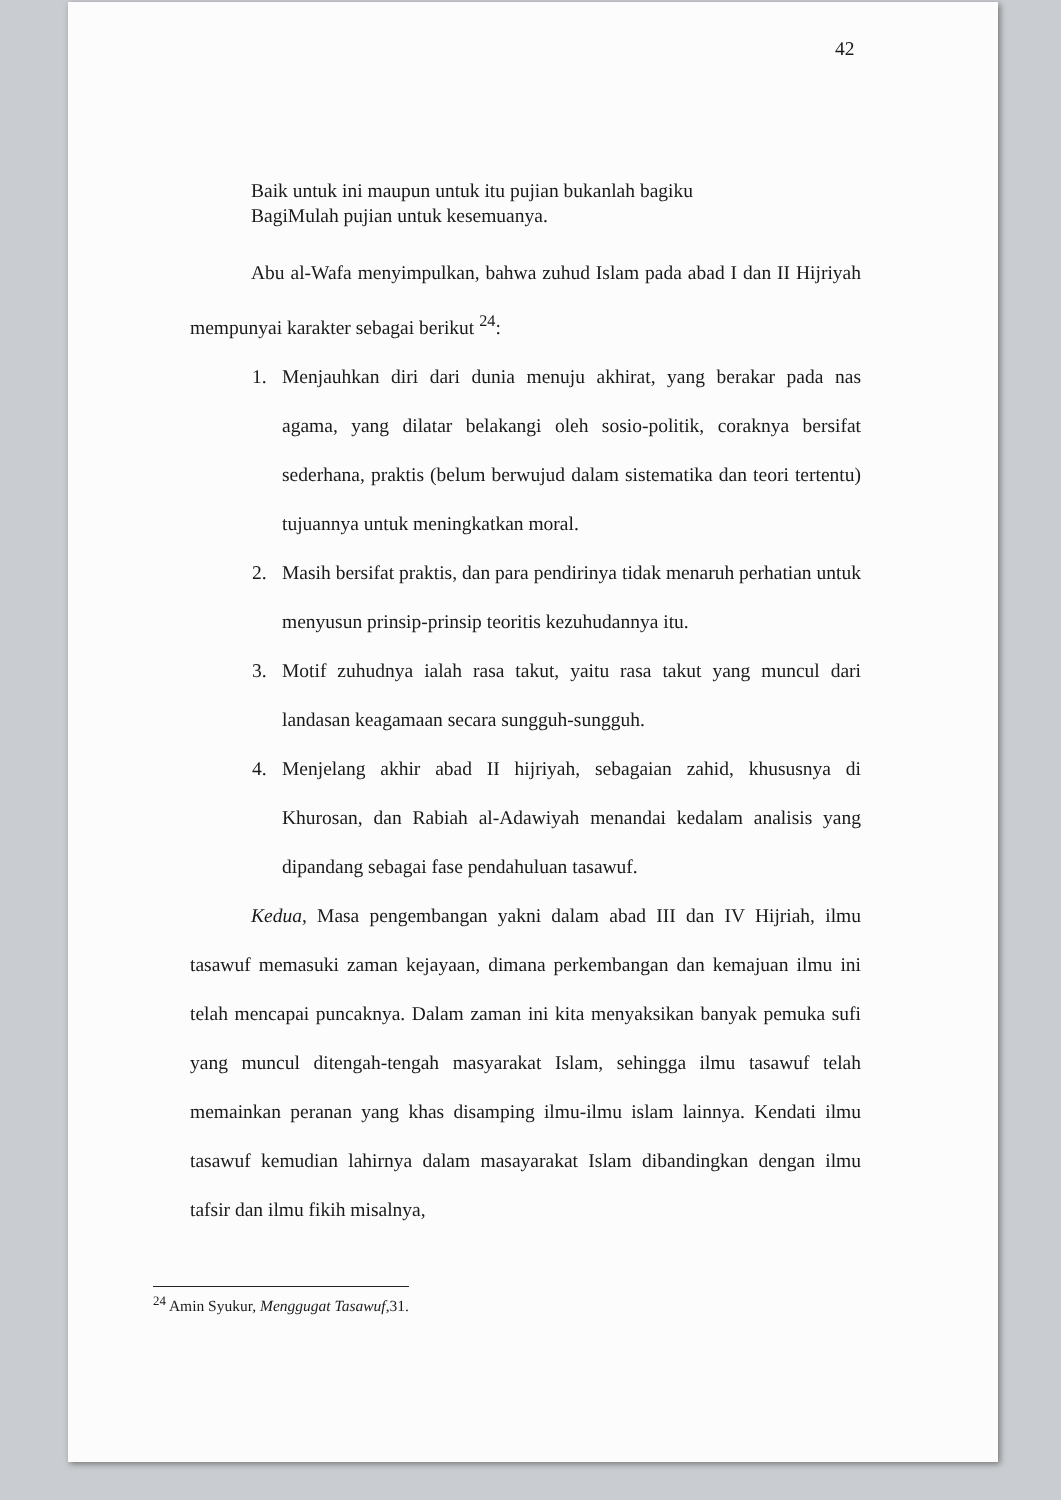42
Baik untuk ini maupun untuk itu pujian bukanlah bagiku
BagiMulah pujian untuk kesemuanya.
Abu al-Wafa menyimpulkan, bahwa zuhud Islam pada abad I dan II Hijriyah mempunyai karakter sebagai berikut <sup>24</sup>:
1. Menjauhkan diri dari dunia menuju akhirat, yang berakar pada nas agama, yang dilatar belakangi oleh sosio-politik, coraknya bersifat sederhana, praktis (belum berwujud dalam sistematika dan teori tertentu) tujuannya untuk meningkatkan moral.
2. Masih bersifat praktis, dan para pendirinya tidak menaruh perhatian untuk menyusun prinsip-prinsip teoritis kezuhudannya itu.
3. Motif zuhudnya ialah rasa takut, yaitu rasa takut yang muncul dari landasan keagamaan secara sungguh-sungguh.
4. Menjelang akhir abad II hijriyah, sebagaian zahid, khususnya di Khurosan, dan Rabiah al-Adawiyah menandai kedalam analisis yang dipandang sebagai fase pendahuluan tasawuf.
Kedua, Masa pengembangan yakni dalam abad III dan IV Hijriah, ilmu tasawuf memasuki zaman kejayaan, dimana perkembangan dan kemajuan ilmu ini telah mencapai puncaknya. Dalam zaman ini kita menyaksikan banyak pemuka sufi yang muncul ditengah-tengah masyarakat Islam, sehingga ilmu tasawuf telah memainkan peranan yang khas disamping ilmu-ilmu islam lainnya. Kendati ilmu tasawuf kemudian lahirnya dalam masayarakat Islam dibandingkan dengan ilmu tafsir dan ilmu fikih misalnya,
<sup>24</sup> Amin Syukur, Menggugat Tasawuf,31.